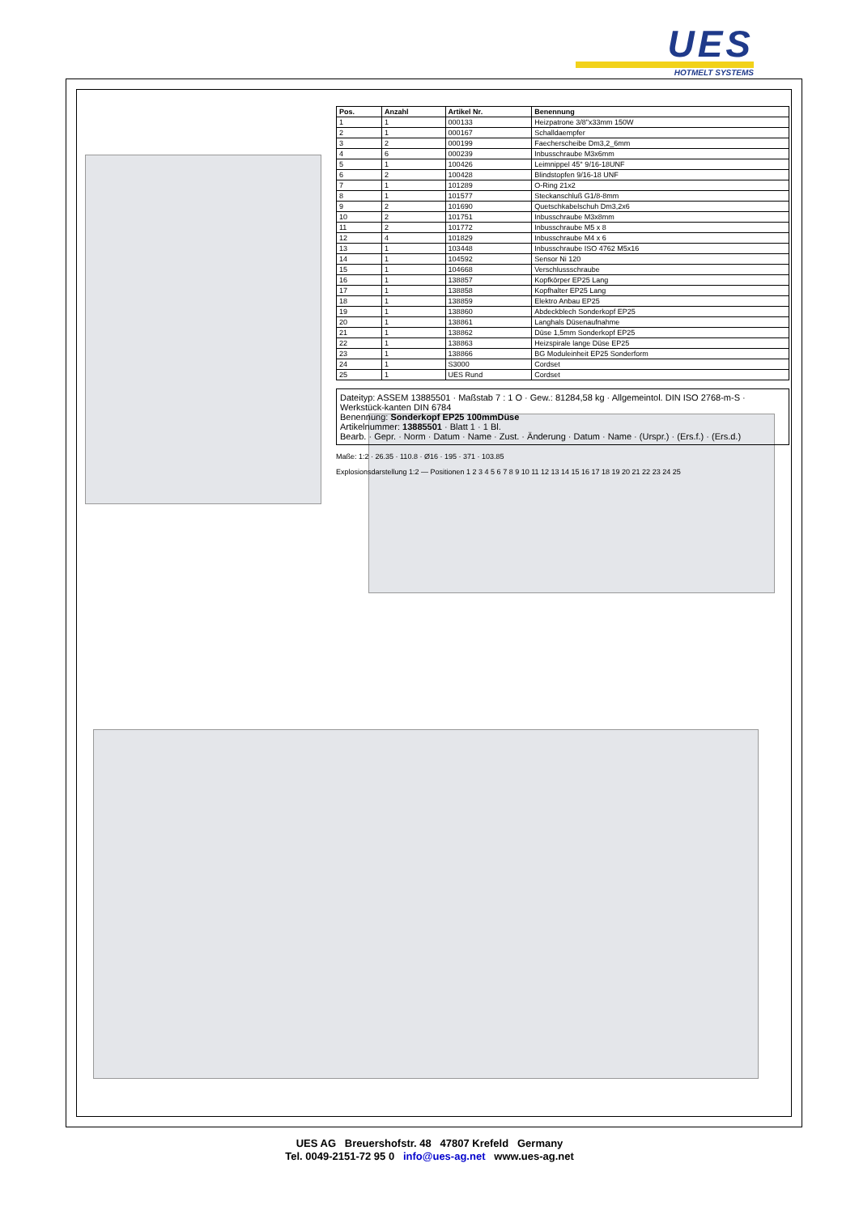UES
HOTMELT SYSTEMS
| Pos. | Anzahl | Artikel Nr. | Benennung |
| --- | --- | --- | --- |
| 1 | 1 | 000133 | Heizpatrone 3/8"x33mm 150W |
| 2 | 1 | 000167 | Schalldaempfer |
| 3 | 2 | 000199 | Faecherscheibe Dm3,2_6mm |
| 4 | 6 | 000239 | Inbusschraube M3x6mm |
| 5 | 1 | 100426 | Leimnippel 45° 9/16-18UNF |
| 6 | 2 | 100428 | Blindstopfen 9/16-18 UNF |
| 7 | 1 | 101289 | O-Ring 21x2 |
| 8 | 1 | 101577 | Steckanschluß G1/8-8mm |
| 9 | 2 | 101690 | Quetschkabelschuh Dm3,2x6 |
| 10 | 2 | 101751 | Inbusschraube M3x8mm |
| 11 | 2 | 101772 | Inbusschraube M5 x 8 |
| 12 | 4 | 101829 | Inbusschraube M4 x 6 |
| 13 | 1 | 103448 | Inbusschraube ISO 4762 M5x16 |
| 14 | 1 | 104592 | Sensor Ni 120 |
| 15 | 1 | 104668 | Verschlussschraube |
| 16 | 1 | 138857 | Kopfkörper EP25 Lang |
| 17 | 1 | 138858 | Kopfhalter EP25 Lang |
| 18 | 1 | 138859 | Elektro Anbau EP25 |
| 19 | 1 | 138860 | Abdeckblech Sonderkopf EP25 |
| 20 | 1 | 138861 | Langhals Düsenaufnahme |
| 21 | 1 | 138862 | Düse 1,5mm Sonderkopf EP25 |
| 22 | 1 | 138863 | Heizspirale lange Düse EP25 |
| 23 | 1 | 138866 | BG Moduleinheit EP25 Sonderform |
| 24 | 1 | S3000 | Cordset |
| 25 | 1 | UES Rund | Cordset |
Dateityp: ASSEM 13885501 · Maßstab 7 : 1 O · Gew.: 81284,58 kg · Allgemeintol. DIN ISO 2768-m-S · Werkstück-kanten DIN 6784
Benennung: Sonderkopf EP25 100mmDüse
Artikelnummer: 13885501 · Blatt 1 · 1 Bl.
Bearb. · Gepr. · Norm · Datum · Name · Zust. · Änderung · Datum · Name · (Urspr.) · (Ers.f.) · (Ers.d.)
Maße: 1:2 · 26.35 · 110.8 · Ø16 · 195 · 371 · 103.85
Explosionsdarstellung 1:2 — Positionen 1 2 3 4 5 6 7 8 9 10 11 12 13 14 15 16 17 18 19 20 21 22 23 24 25
UES AG Breuershofstr. 48 47807 Krefeld Germany
Tel. 0049-2151-72 95 0 info@ues-ag.net www.ues-ag.net